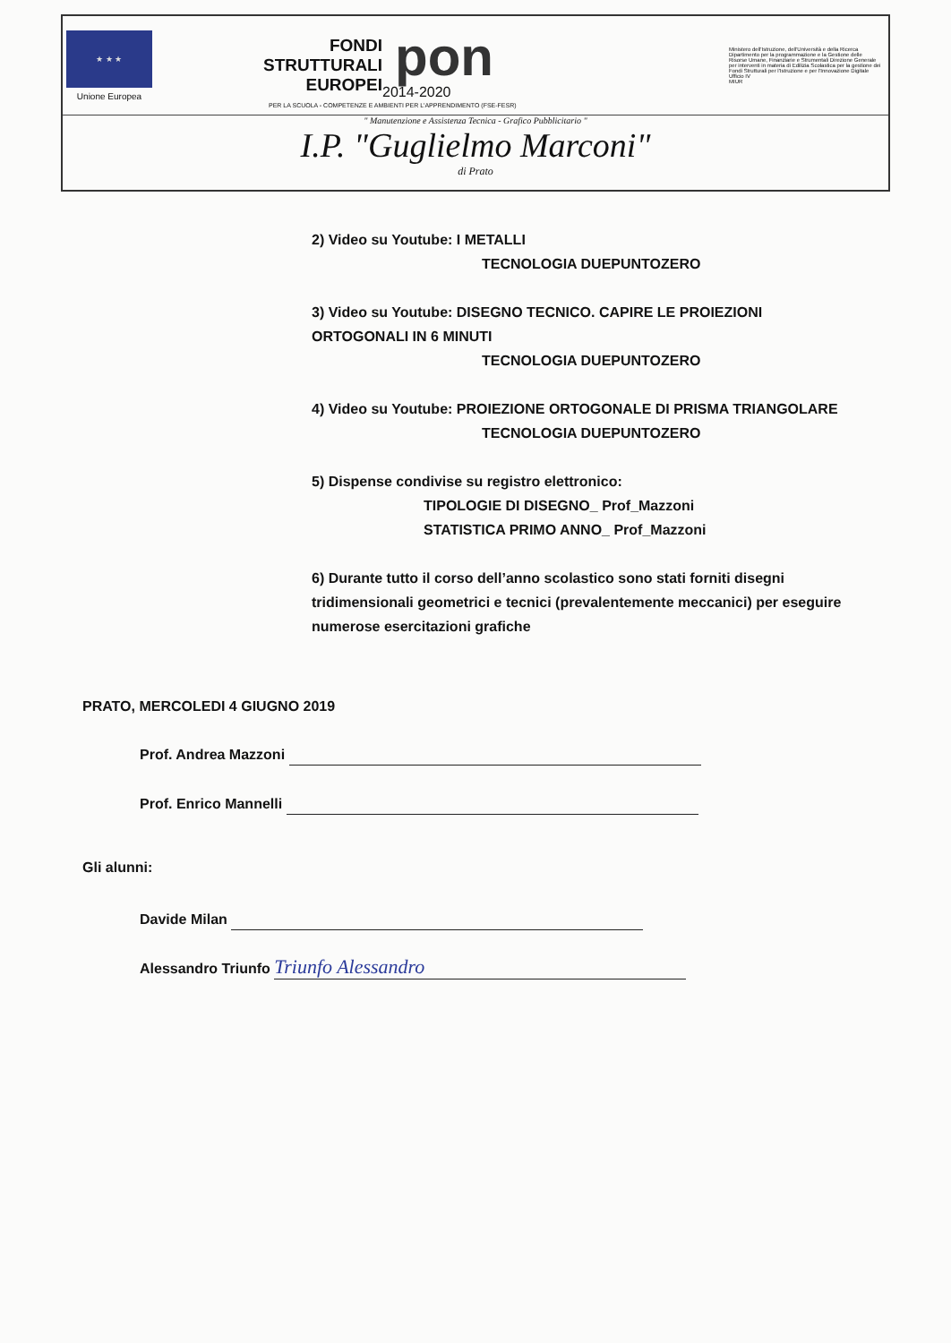★ ★ ★
Unione Europea
FONDI
STRUTTURALI
EUROPEI
pon
2014-2020
Ministero dell'Istruzione, dell'Università e della Ricerca Dipartimento per la programmazione e la Gestione delle Risorse Umane, Finanziarie e Strumentali Direzione Generale per interventi in materia di Edilizia Scolastica per la gestione dei Fondi Strutturali per l'Istruzione e per l'Innovazione Digitale Ufficio IV
MIUR
PER LA SCUOLA - COMPETENZE E AMBIENTI PER L'APPRENDIMENTO (FSE-FESR)
" Manutenzione e Assistenza Tecnica - Grafico Pubblicitario "
I.P. "Guglielmo Marconi"
di Prato
2) Video su Youtube: I METALLI
TECNOLOGIA DUEPUNTOZERO
3) Video su Youtube: DISEGNO TECNICO. CAPIRE LE PROIEZIONI ORTOGONALI IN 6 MINUTI
TECNOLOGIA DUEPUNTOZERO
4) Video su Youtube: PROIEZIONE ORTOGONALE DI PRISMA TRIANGOLARE
TECNOLOGIA DUEPUNTOZERO
5) Dispense condivise su registro elettronico:
TIPOLOGIE DI DISEGNO_ Prof_Mazzoni
STATISTICA PRIMO ANNO_ Prof_Mazzoni
6) Durante tutto il corso dell’anno scolastico sono stati forniti disegni tridimensionali geometrici e tecnici (prevalentemente meccanici) per eseguire numerose esercitazioni grafiche
PRATO, MERCOLEDI 4 GIUGNO 2019
Prof. Andrea Mazzoni
Prof. Enrico Mannelli
Gli alunni:
Davide Milan
Alessandro Triunfo Triunfo Alessandro